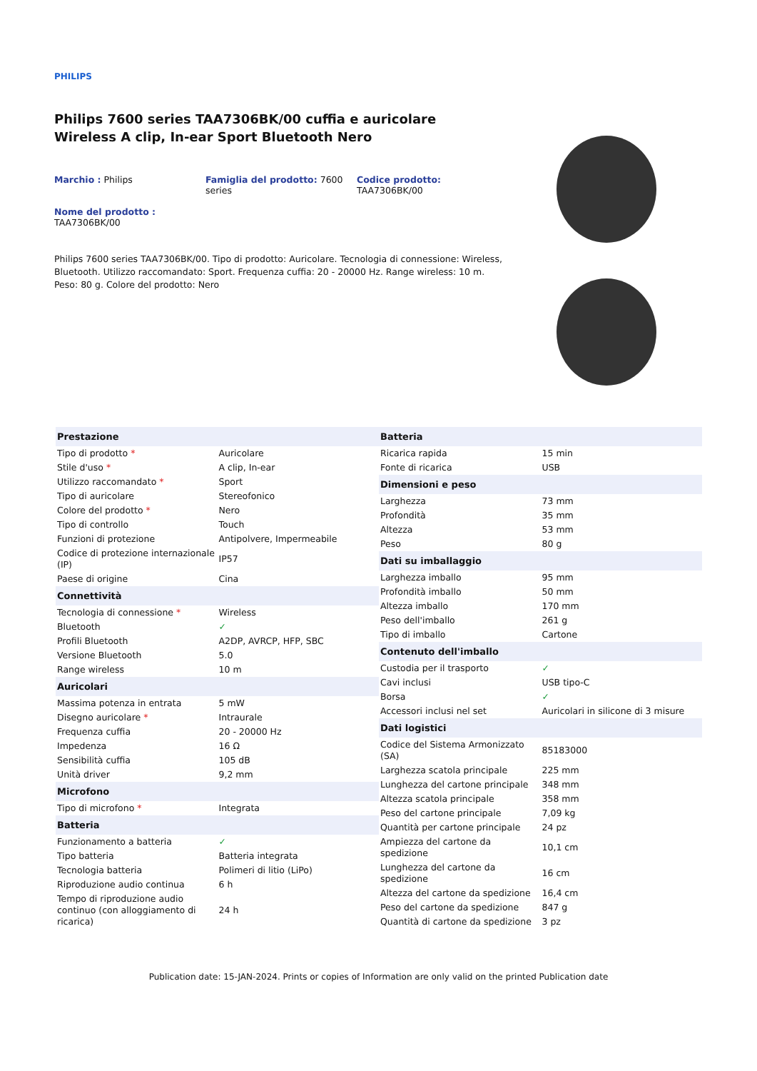PHILIPS
Philips 7600 series TAA7306BK/00 cuffia e auricolare Wireless A clip, In-ear Sport Bluetooth Nero
Marchio : Philips Famiglia del prodotto: 7600 series
Codice prodotto:
TAA7306BK/00
Nome del prodotto :
TAA7306BK/00
Philips 7600 series TAA7306BK/00. Tipo di prodotto: Auricolare. Tecnologia di connessione: Wireless, Bluetooth. Utilizzo raccomandato: Sport. Frequenza cuffia: 20 - 20000 Hz. Range wireless: 10 m. Peso: 80 g. Colore del prodotto: Nero
| Prestazione | |
| --- | --- |
| Tipo di prodotto * | Auricolare |
| Stile d'uso * | A clip, In-ear |
| Utilizzo raccomandato * | Sport |
| Tipo di auricolare | Stereofonico |
| Colore del prodotto * | Nero |
| Tipo di controllo | Touch |
| Funzioni di protezione | Antipolvere, Impermeabile |
| Codice di protezione internazionale (IP) | IP57 |
| Paese di origine | Cina |
| Connettività | |
| Tecnologia di connessione * | Wireless |
| Bluetooth | ✓ |
| Profili Bluetooth | A2DP, AVRCP, HFP, SBC |
| Versione Bluetooth | 5.0 |
| Range wireless | 10 m |
| Auricolari | |
| Massima potenza in entrata | 5 mW |
| Disegno auricolare * | Intraurale |
| Frequenza cuffia | 20 - 20000 Hz |
| Impedenza | 16 Ω |
| Sensibilità cuffia | 105 dB |
| Unità driver | 9,2 mm |
| Microfono | |
| Tipo di microfono * | Integrata |
| Batteria | |
| Funzionamento a batteria | ✓ |
| Tipo batteria | Batteria integrata |
| Tecnologia batteria | Polimeri di litio (LiPo) |
| Riproduzione audio continua | 6 h |
| Tempo di riproduzione audio continuo (con alloggiamento di ricarica) | 24 h |
| Batteria | |
| --- | --- |
| Ricarica rapida | 15 min |
| Fonte di ricarica | USB |
| Dimensioni e peso | |
| Larghezza | 73 mm |
| Profondità | 35 mm |
| Altezza | 53 mm |
| Peso | 80 g |
| Dati su imballaggio | |
| Larghezza imballo | 95 mm |
| Profondità imballo | 50 mm |
| Altezza imballo | 170 mm |
| Peso dell'imballo | 261 g |
| Tipo di imballo | Cartone |
| Contenuto dell'imballo | |
| Custodia per il trasporto | ✓ |
| Cavi inclusi | USB tipo-C |
| Borsa | ✓ |
| Accessori inclusi nel set | Auricolari in silicone di 3 misure |
| Dati logistici | |
| Codice del Sistema Armonizzato (SA) | 85183000 |
| Larghezza scatola principale | 225 mm |
| Lunghezza del cartone principale | 348 mm |
| Altezza scatola principale | 358 mm |
| Peso del cartone principale | 7,09 kg |
| Quantità per cartone principale | 24 pz |
| Ampiezza del cartone da spedizione | 10,1 cm |
| Lunghezza del cartone da spedizione | 16 cm |
| Altezza del cartone da spedizione | 16,4 cm |
| Peso del cartone da spedizione | 847 g |
| Quantità di cartone da spedizione | 3 pz |
Publication date: 15-JAN-2024. Prints or copies of Information are only valid on the printed Publication date